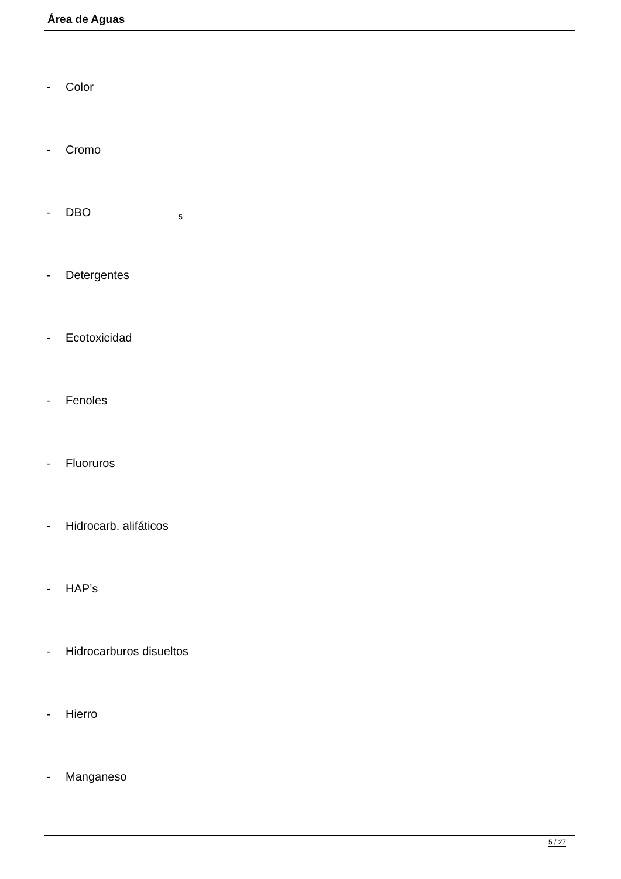Área de Aguas
- Color
- Cromo
- DBO<sub>5</sub>
- Detergentes
- Ecotoxicidad
- Fenoles
- Fluoruros
- Hidrocarb. alifáticos
- HAP’s
- Hidrocarburos disueltos
- Hierro
- Manganeso
5 / 27